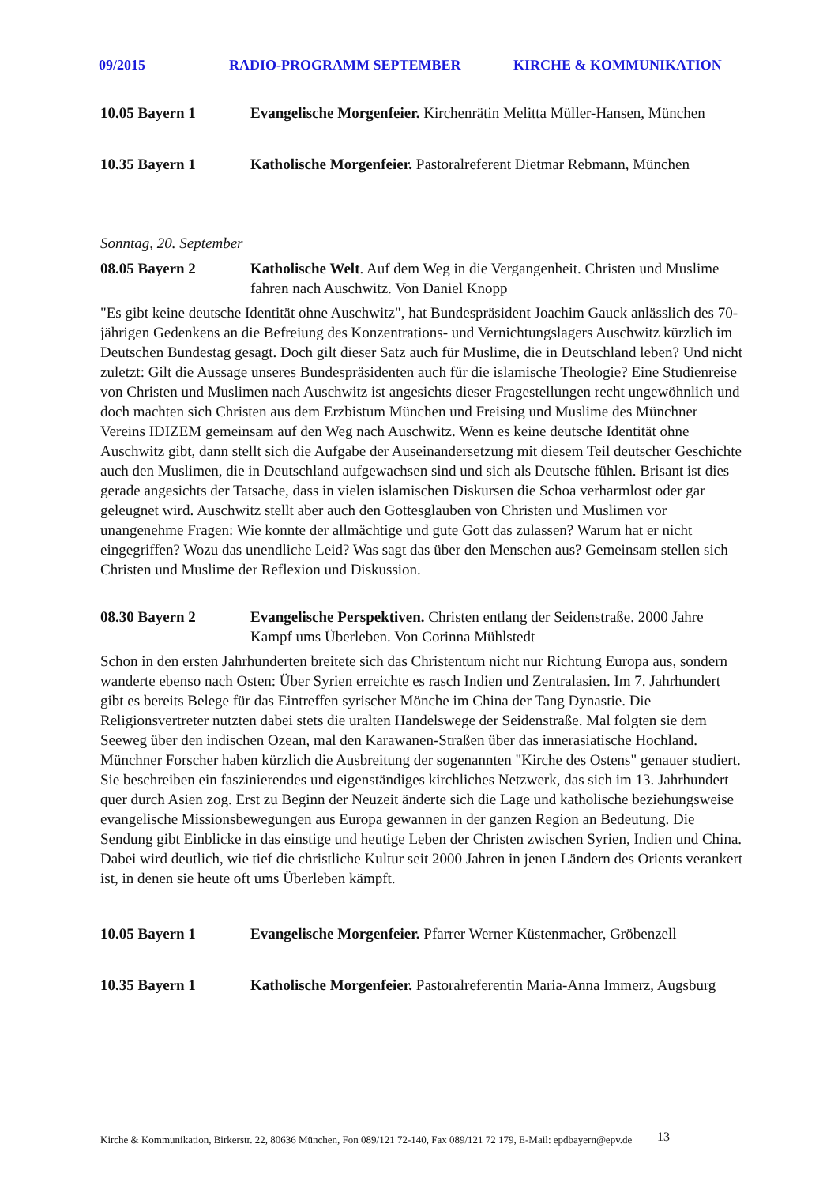09/2015 RADIO-PROGRAMM SEPTEMBER KIRCHE & KOMMUNIKATION
10.05 Bayern 1 Evangelische Morgenfeier. Kirchenrätin Melitta Müller-Hansen, München
10.35 Bayern 1 Katholische Morgenfeier. Pastoralreferent Dietmar Rebmann, München
Sonntag, 20. September
08.05 Bayern 2 Katholische Welt. Auf dem Weg in die Vergangenheit. Christen und Muslime fahren nach Auschwitz. Von Daniel Knopp
"Es gibt keine deutsche Identität ohne Auschwitz", hat Bundespräsident Joachim Gauck anlässlich des 70-jährigen Gedenkens an die Befreiung des Konzentrations- und Vernichtungslagers Auschwitz kürzlich im Deutschen Bundestag gesagt. Doch gilt dieser Satz auch für Muslime, die in Deutschland leben? Und nicht zuletzt: Gilt die Aussage unseres Bundespräsidenten auch für die islamische Theologie? Eine Studienreise von Christen und Muslimen nach Auschwitz ist angesichts dieser Fragestellungen recht ungewöhnlich und doch machten sich Christen aus dem Erzbistum München und Freising und Muslime des Münchner Vereins IDIZEM gemeinsam auf den Weg nach Auschwitz. Wenn es keine deutsche Identität ohne Auschwitz gibt, dann stellt sich die Aufgabe der Auseinandersetzung mit diesem Teil deutscher Geschichte auch den Muslimen, die in Deutschland aufgewachsen sind und sich als Deutsche fühlen. Brisant ist dies gerade angesichts der Tatsache, dass in vielen islamischen Diskursen die Schoa verharmlost oder gar geleugnet wird. Auschwitz stellt aber auch den Gottesglauben von Christen und Muslimen vor unangenehme Fragen: Wie konnte der allmächtige und gute Gott das zulassen? Warum hat er nicht eingegriffen? Wozu das unendliche Leid? Was sagt das über den Menschen aus? Gemeinsam stellen sich Christen und Muslime der Reflexion und Diskussion.
08.30 Bayern 2 Evangelische Perspektiven. Christen entlang der Seidenstraße. 2000 Jahre Kampf ums Überleben. Von Corinna Mühlstedt
Schon in den ersten Jahrhunderten breitete sich das Christentum nicht nur Richtung Europa aus, sondern wanderte ebenso nach Osten: Über Syrien erreichte es rasch Indien und Zentralasien. Im 7. Jahrhundert gibt es bereits Belege für das Eintreffen syrischer Mönche im China der Tang Dynastie. Die Religionsvertreter nutzten dabei stets die uralten Handelswege der Seidenstraße. Mal folgten sie dem Seeweg über den indischen Ozean, mal den Karawanen-Straßen über das innerasiatische Hochland. Münchner Forscher haben kürzlich die Ausbreitung der sogenannten "Kirche des Ostens" genauer studiert. Sie beschreiben ein faszinierendes und eigenständiges kirchliches Netzwerk, das sich im 13. Jahrhundert quer durch Asien zog. Erst zu Beginn der Neuzeit änderte sich die Lage und katholische beziehungsweise evangelische Missionsbewegungen aus Europa gewannen in der ganzen Region an Bedeutung. Die Sendung gibt Einblicke in das einstige und heutige Leben der Christen zwischen Syrien, Indien und China. Dabei wird deutlich, wie tief die christliche Kultur seit 2000 Jahren in jenen Ländern des Orients verankert ist, in denen sie heute oft ums Überleben kämpft.
10.05 Bayern 1 Evangelische Morgenfeier. Pfarrer Werner Küstenmacher, Gröbenzell
10.35 Bayern 1 Katholische Morgenfeier. Pastoralreferentin Maria-Anna Immerz, Augsburg
Kirche & Kommunikation, Birkerstr. 22, 80636 München, Fon 089/121 72-140, Fax 089/121 72 179, E-Mail: epdbayern@epv.de
13